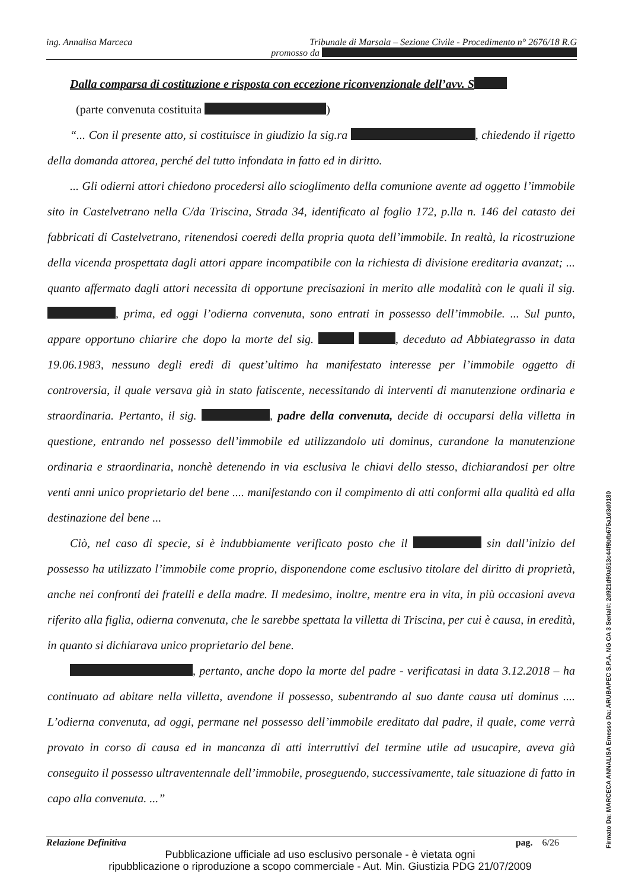ing. Annalisa Marceca Tribunale di Marsala – Sezione Civile - Procedimento n° 2676/18 R.G
promosso da
Dalla comparsa di costituzione e risposta con eccezione riconvenzionale dell’avv. S
(parte convenuta costituita )
“... Con il presente atto, si costituisce in giudizio la sig.ra , chiedendo il rigetto della domanda attorea, perché del tutto infondata in fatto ed in diritto.
... Gli odierni attori chiedono procedersi allo scioglimento della comunione avente ad oggetto l’immobile sito in Castelvetrano nella C/da Triscina, Strada 34, identificato al foglio 172, p.lla n. 146 del catasto dei fabbricati di Castelvetrano, ritenendosi coeredi della propria quota dell’immobile. In realtà, la ricostruzione della vicenda prospettata dagli attori appare incompatibile con la richiesta di divisione ereditaria avanzat; ... quanto affermato dagli attori necessita di opportune precisazioni in merito alle modalità con le quali il sig. , prima, ed oggi l’odierna convenuta, sono entrati in possesso dell’immobile. ... Sul punto, appare opportuno chiarire che dopo la morte del sig. , deceduto ad Abbiategrasso in data 19.06.1983, nessuno degli eredi di quest’ultimo ha manifestato interesse per l’immobile oggetto di controversia, il quale versava già in stato fatiscente, necessitando di interventi di manutenzione ordinaria e straordinaria. Pertanto, il sig. , padre della convenuta, decide di occuparsi della villetta in questione, entrando nel possesso dell’immobile ed utilizzandolo uti dominus, curandone la manutenzione ordinaria e straordinaria, nonchè detenendo in via esclusiva le chiavi dello stesso, dichiarandosi per oltre venti anni unico proprietario del bene .... manifestando con il compimento di atti conformi alla qualità ed alla destinazione del bene ...
Ciò, nel caso di specie, si è indubbiamente verificato posto che il sin dall’inizio del possesso ha utilizzato l’immobile come proprio, disponendone come esclusivo titolare del diritto di proprietà, anche nei confronti dei fratelli e della madre. Il medesimo, inoltre, mentre era in vita, in più occasioni aveva riferito alla figlia, odierna convenuta, che le sarebbe spettata la villetta di Triscina, per cui è causa, in eredità, in quanto si dichiarava unico proprietario del bene.
, pertanto, anche dopo la morte del padre - verificatasi in data 3.12.2018 – ha continuato ad abitare nella villetta, avendone il possesso, subentrando al suo dante causa uti dominus .... L’odierna convenuta, ad oggi, permane nel possesso dell’immobile ereditato dal padre, il quale, come verrà provato in corso di causa ed in mancanza di atti interruttivi del termine utile ad usucapire, aveva già conseguito il possesso ultraventennale dell’immobile, proseguendo, successivamente, tale situazione di fatto in capo alla convenuta. ...”
Relazione Definitiva pag. 6/26
Pubblicazione ufficiale ad uso esclusivo personale - è vietata ogni
ripubblicazione o riproduzione a scopo commerciale - Aut. Min. Giustizia PDG 21/07/2009
Firmato Da: MARCECA ANNALISA Emesso Da: ARUBAPEC S.P.A. NG CA 3 Serial#: 2d921d90a513c44f9bfb675a1d3d0180